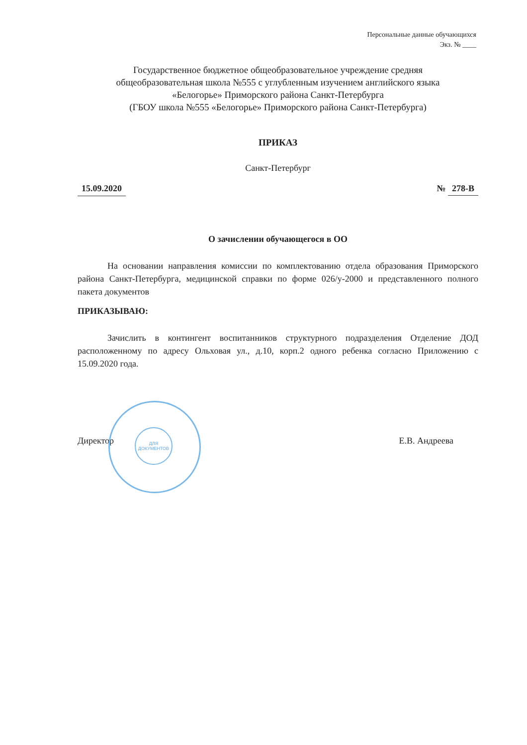Персональные данные обучающихся
Экз. № ____
Государственное бюджетное общеобразовательное учреждение средняя
общеобразовательная школа №555 с углубленным изучением английского языка
«Белогорье» Приморского района Санкт-Петербурга
(ГБОУ школа №555 «Белогорье» Приморского района Санкт-Петербурга)
ПРИКАЗ
Санкт-Петербург
15.09.2020 № 278-В
О зачислении обучающегося в ОО
На основании направления комиссии по комплектованию отдела образования Приморского района Санкт-Петербурга, медицинской справки по форме 026/у-2000 и представленного полного пакета документов
ПРИКАЗЫВАЮ:
Зачислить в контингент воспитанников структурного подразделения Отделение ДОД расположенному по адресу Ольховая ул., д.10, корп.2 одного ребенка согласно Приложению с 15.09.2020 года.
ДЛЯ ДОКУМЕНТОВ
Директор Е.В. Андреева